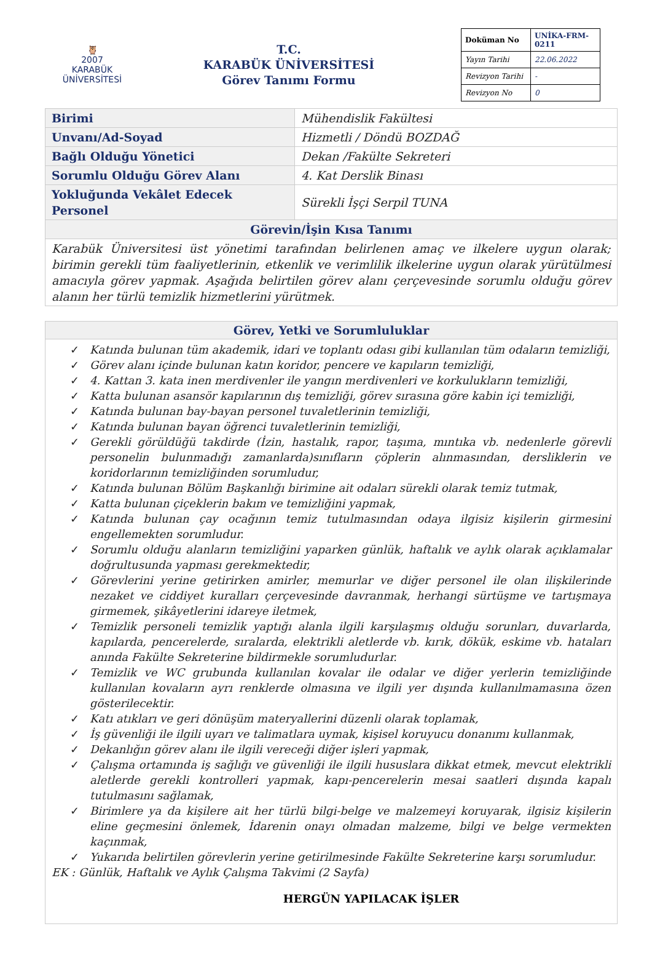🦉
2007
KARABÜK
ÜNİVERSİTESİ
T.C.
KARABÜK ÜNİVERSİTESİ
Görev Tanımı Formu
| Doküman No | UNİKA-FRM-0211 |
| Yayın Tarihi | 22.06.2022 |
| Revizyon Tarihi | - |
| Revizyon No | 0 |
| Birimi | Mühendislik Fakültesi |
| Unvanı/Ad-Soyad | Hizmetli / Döndü BOZDAĞ |
| Bağlı Olduğu Yönetici | Dekan /Fakülte Sekreteri |
| Sorumlu Olduğu Görev Alanı | 4. Kat Derslik Binası |
| Yokluğunda Vekâlet Edecek Personel | Sürekli İşçi Serpil TUNA |
| Görevin/İşin Kısa Tanımı | |
| Karabük Üniversitesi üst yönetimi tarafından belirlenen amaç ve ilkelere uygun olarak; birimin gerekli tüm faaliyetlerinin, etkenlik ve verimlilik ilkelerine uygun olarak yürütülmesi amacıyla görev yapmak. Aşağıda belirtilen görev alanı çerçevesinde sorumlu olduğu görev alanın her türlü temizlik hizmetlerini yürütmek. | |
Görev, Yetki ve Sorumluluklar
✓ Katında bulunan tüm akademik, idari ve toplantı odası gibi kullanılan tüm odaların temizliği,
✓ Görev alanı içinde bulunan katın koridor, pencere ve kapıların temizliği,
✓ 4. Kattan 3. kata inen merdivenler ile yangın merdivenleri ve korkulukların temizliği,
✓ Katta bulunan asansör kapılarının dış temizliği, görev sırasına göre kabin içi temizliği,
✓ Katında bulunan bay-bayan personel tuvaletlerinin temizliği,
✓ Katında bulunan bayan öğrenci tuvaletlerinin temizliği,
✓ Gerekli görüldüğü takdirde (İzin, hastalık, rapor, taşıma, mıntıka vb. nedenlerle görevli personelin bulunmadığı zamanlarda)sınıfların çöplerin alınmasından, dersliklerin ve koridorlarının temizliğinden sorumludur,
✓ Katında bulunan Bölüm Başkanlığı birimine ait odaları sürekli olarak temiz tutmak,
✓ Katta bulunan çiçeklerin bakım ve temizliğini yapmak,
✓ Katında bulunan çay ocağının temiz tutulmasından odaya ilgisiz kişilerin girmesini engellemekten sorumludur.
✓ Sorumlu olduğu alanların temizliğini yaparken günlük, haftalık ve aylık olarak açıklamalar doğrultusunda yapması gerekmektedir,
✓ Görevlerini yerine getirirken amirler, memurlar ve diğer personel ile olan ilişkilerinde nezaket ve ciddiyet kuralları çerçevesinde davranmak, herhangi sürtüşme ve tartışmaya girmemek, şikâyetlerini idareye iletmek,
✓ Temizlik personeli temizlik yaptığı alanla ilgili karşılaşmış olduğu sorunları, duvarlarda, kapılarda, pencerelerde, sıralarda, elektrikli aletlerde vb. kırık, dökük, eskime vb. hataları anında Fakülte Sekreterine bildirmekle sorumludurlar.
✓ Temizlik ve WC grubunda kullanılan kovalar ile odalar ve diğer yerlerin temizliğinde kullanılan kovaların ayrı renklerde olmasına ve ilgili yer dışında kullanılmamasına özen gösterilecektir.
✓ Katı atıkları ve geri dönüşüm materyallerini düzenli olarak toplamak,
✓ İş güvenliği ile ilgili uyarı ve talimatlara uymak, kişisel koruyucu donanımı kullanmak,
✓ Dekanlığın görev alanı ile ilgili vereceği diğer işleri yapmak,
✓ Çalışma ortamında iş sağlığı ve güvenliği ile ilgili hususlara dikkat etmek, mevcut elektrikli aletlerde gerekli kontrolleri yapmak, kapı-pencerelerin mesai saatleri dışında kapalı tutulmasını sağlamak,
✓ Birimlere ya da kişilere ait her türlü bilgi-belge ve malzemeyi koruyarak, ilgisiz kişilerin eline geçmesini önlemek, İdarenin onayı olmadan malzeme, bilgi ve belge vermekten kaçınmak,
✓ Yukarıda belirtilen görevlerin yerine getirilmesinde Fakülte Sekreterine karşı sorumludur.
EK : Günlük, Haftalık ve Aylık Çalışma Takvimi (2 Sayfa)
HERGÜN YAPILACAK İŞLER